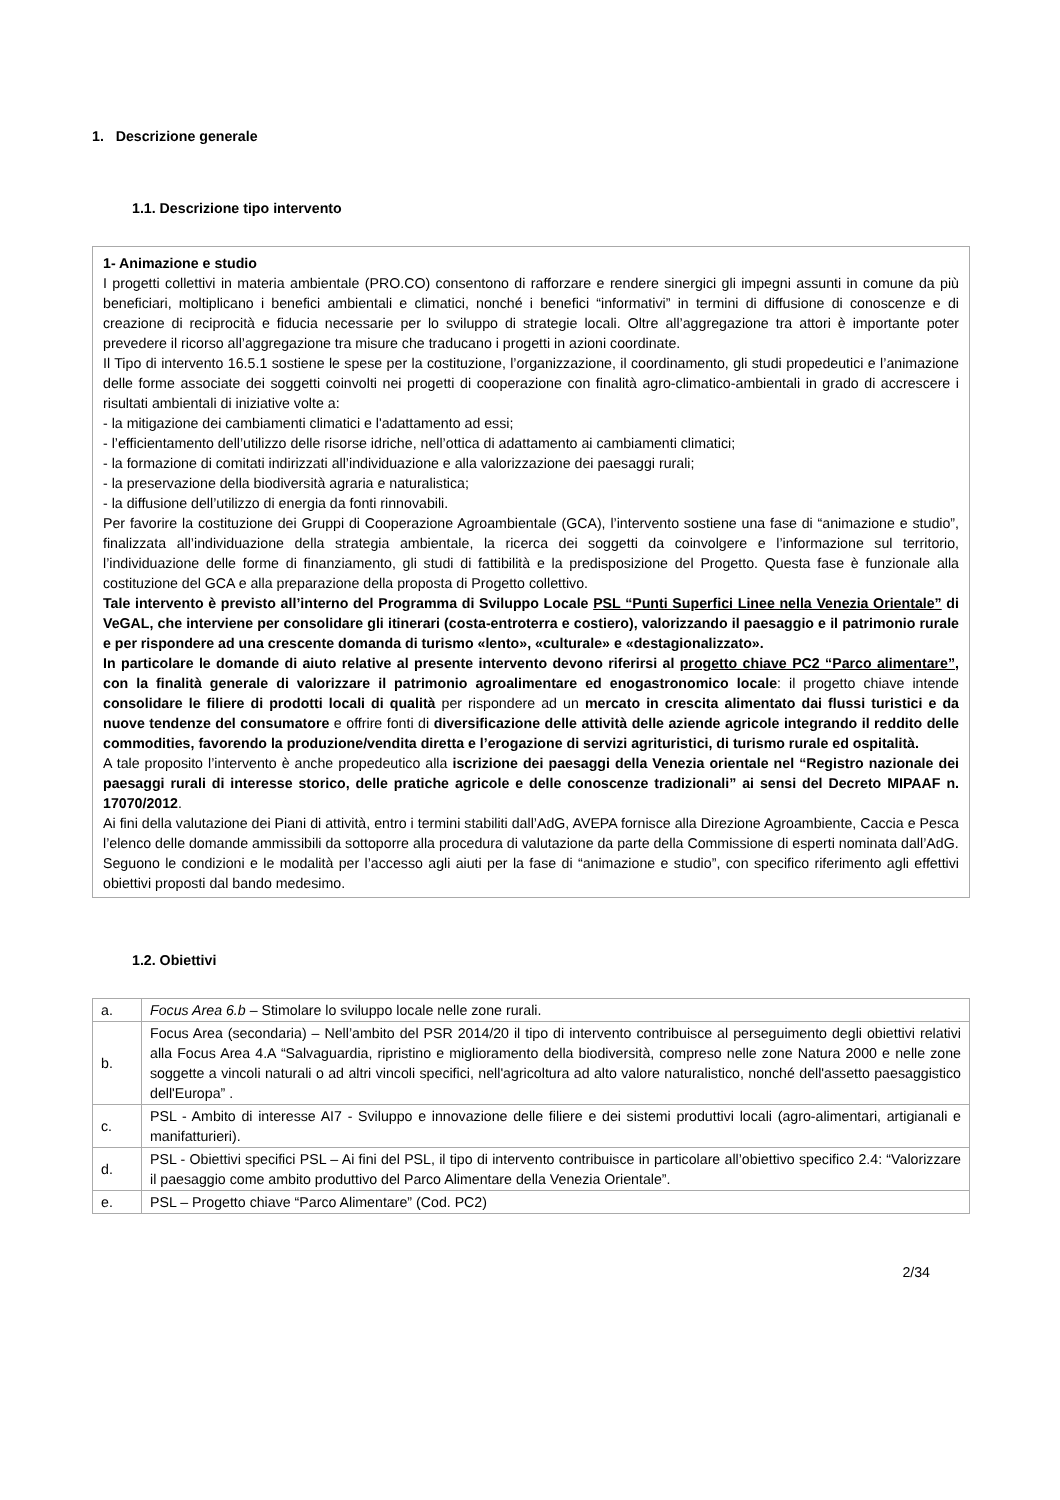1. Descrizione generale
1.1. Descrizione tipo intervento
1- Animazione e studio
I progetti collettivi in materia ambientale (PRO.CO) consentono di rafforzare e rendere sinergici gli impegni assunti in comune da più beneficiari, moltiplicano i benefici ambientali e climatici, nonché i benefici “informativi” in termini di diffusione di conoscenze e di creazione di reciprocità e fiducia necessarie per lo sviluppo di strategie locali. Oltre all’aggregazione tra attori è importante poter prevedere il ricorso all’aggregazione tra misure che traducano i progetti in azioni coordinate.
Il Tipo di intervento 16.5.1 sostiene le spese per la costituzione, l’organizzazione, il coordinamento, gli studi propedeutici e l’animazione delle forme associate dei soggetti coinvolti nei progetti di cooperazione con finalità agro-climatico-ambientali in grado di accrescere i risultati ambientali di iniziative volte a:
- la mitigazione dei cambiamenti climatici e l'adattamento ad essi;
- l’efficientamento dell’utilizzo delle risorse idriche, nell’ottica di adattamento ai cambiamenti climatici;
- la formazione di comitati indirizzati all’individuazione e alla valorizzazione dei paesaggi rurali;
- la preservazione della biodiversità agraria e naturalistica;
- la diffusione dell’utilizzo di energia da fonti rinnovabili.
Per favorire la costituzione dei Gruppi di Cooperazione Agroambientale (GCA), l’intervento sostiene una fase di “animazione e studio”, finalizzata all’individuazione della strategia ambientale, la ricerca dei soggetti da coinvolgere e l’informazione sul territorio, l’individuazione delle forme di finanziamento, gli studi di fattibilità e la predisposizione del Progetto. Questa fase è funzionale alla costituzione del GCA e alla preparazione della proposta di Progetto collettivo.
Tale intervento è previsto all’interno del Programma di Sviluppo Locale PSL “Punti Superfici Linee nella Venezia Orientale” di VeGAL, che interviene per consolidare gli itinerari (costa-entroterra e costiero), valorizzando il paesaggio e il patrimonio rurale e per rispondere ad una crescente domanda di turismo «lento», «culturale» e «destagionalizzato».
In particolare le domande di aiuto relative al presente intervento devono riferirsi al progetto chiave PC2 “Parco alimentare”, con la finalità generale di valorizzare il patrimonio agroalimentare ed enogastronomico locale: il progetto chiave intende consolidare le filiere di prodotti locali di qualità per rispondere ad un mercato in crescita alimentato dai flussi turistici e da nuove tendenze del consumatore e offrire fonti di diversificazione delle attività delle aziende agricole integrando il reddito delle commodities, favorendo la produzione/vendita diretta e l’erogazione di servizi agrituristici, di turismo rurale ed ospitalità.
A tale proposito l’intervento è anche propedeutico alla iscrizione dei paesaggi della Venezia orientale nel “Registro nazionale dei paesaggi rurali di interesse storico, delle pratiche agricole e delle conoscenze tradizionali” ai sensi del Decreto MIPAAF n. 17070/2012.
Ai fini della valutazione dei Piani di attività, entro i termini stabiliti dall’AdG, AVEPA fornisce alla Direzione Agroambiente, Caccia e Pesca l’elenco delle domande ammissibili da sottoporre alla procedura di valutazione da parte della Commissione di esperti nominata dall’AdG.
Seguono le condizioni e le modalità per l’accesso agli aiuti per la fase di “animazione e studio”, con specifico riferimento agli effettivi obiettivi proposti dal bando medesimo.
1.2. Obiettivi
| a. | Focus Area 6.b – Stimolare lo sviluppo locale nelle zone rurali. |
| b. | Focus Area (secondaria) – Nell’ambito del PSR 2014/20 il tipo di intervento contribuisce al perseguimento degli obiettivi relativi alla Focus Area 4.A “Salvaguardia, ripristino e miglioramento della biodiversità, compreso nelle zone Natura 2000 e nelle zone soggette a vincoli naturali o ad altri vincoli specifici, nell'agricoltura ad alto valore naturalistico, nonché dell'assetto paesaggistico dell'Europa” . |
| c. | PSL - Ambito di interesse AI7 - Sviluppo e innovazione delle filiere e dei sistemi produttivi locali (agro-alimentari, artigianali e manifatturieri). |
| d. | PSL - Obiettivi specifici PSL – Ai fini del PSL, il tipo di intervento contribuisce in particolare all’obiettivo specifico 2.4: “Valorizzare il paesaggio come ambito produttivo del Parco Alimentare della Venezia Orientale”. |
| e. | PSL – Progetto chiave “Parco Alimentare” (Cod. PC2) |
2/34